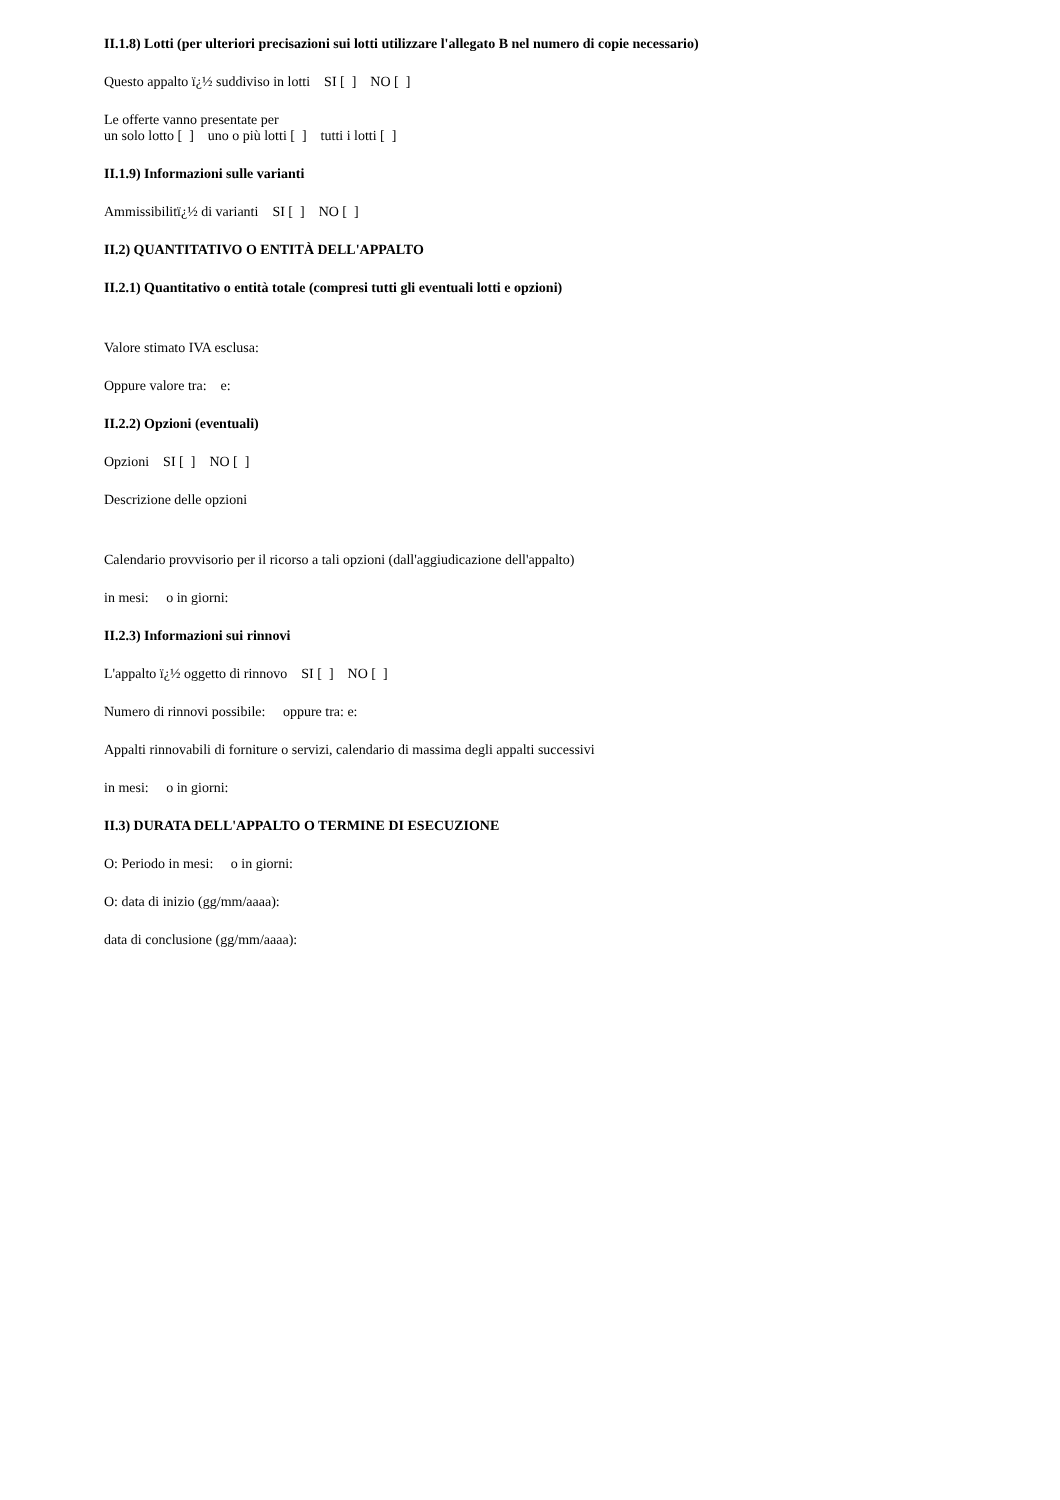II.1.8) Lotti (per ulteriori precisazioni sui lotti utilizzare l'allegato B nel numero di copie necessario)
Questo appalto ï¿½ suddiviso in lotti SI [ ] NO [ ]
Le offerte vanno presentate per un solo lotto [ ] uno o più lotti [ ] tutti i lotti [ ]
II.1.9) Informazioni sulle varianti
Ammissibilitï¿½ di varianti SI [ ] NO [ ]
II.2) QUANTITATIVO O ENTITÀ DELL'APPALTO
II.2.1) Quantitativo o entità totale (compresi tutti gli eventuali lotti e opzioni)
Valore stimato IVA esclusa:
Oppure valore tra: e:
II.2.2) Opzioni (eventuali)
Opzioni SI [ ] NO [ ]
Descrizione delle opzioni
Calendario provvisorio per il ricorso a tali opzioni (dall'aggiudicazione dell'appalto)
in mesi: o in giorni:
II.2.3) Informazioni sui rinnovi
L'appalto ï¿½ oggetto di rinnovo SI [ ] NO [ ]
Numero di rinnovi possibile: oppure tra: e:
Appalti rinnovabili di forniture o servizi, calendario di massima degli appalti successivi
in mesi: o in giorni:
II.3) DURATA DELL'APPALTO O TERMINE DI ESECUZIONE
O: Periodo in mesi: o in giorni:
O: data di inizio (gg/mm/aaaa):
data di conclusione (gg/mm/aaaa):